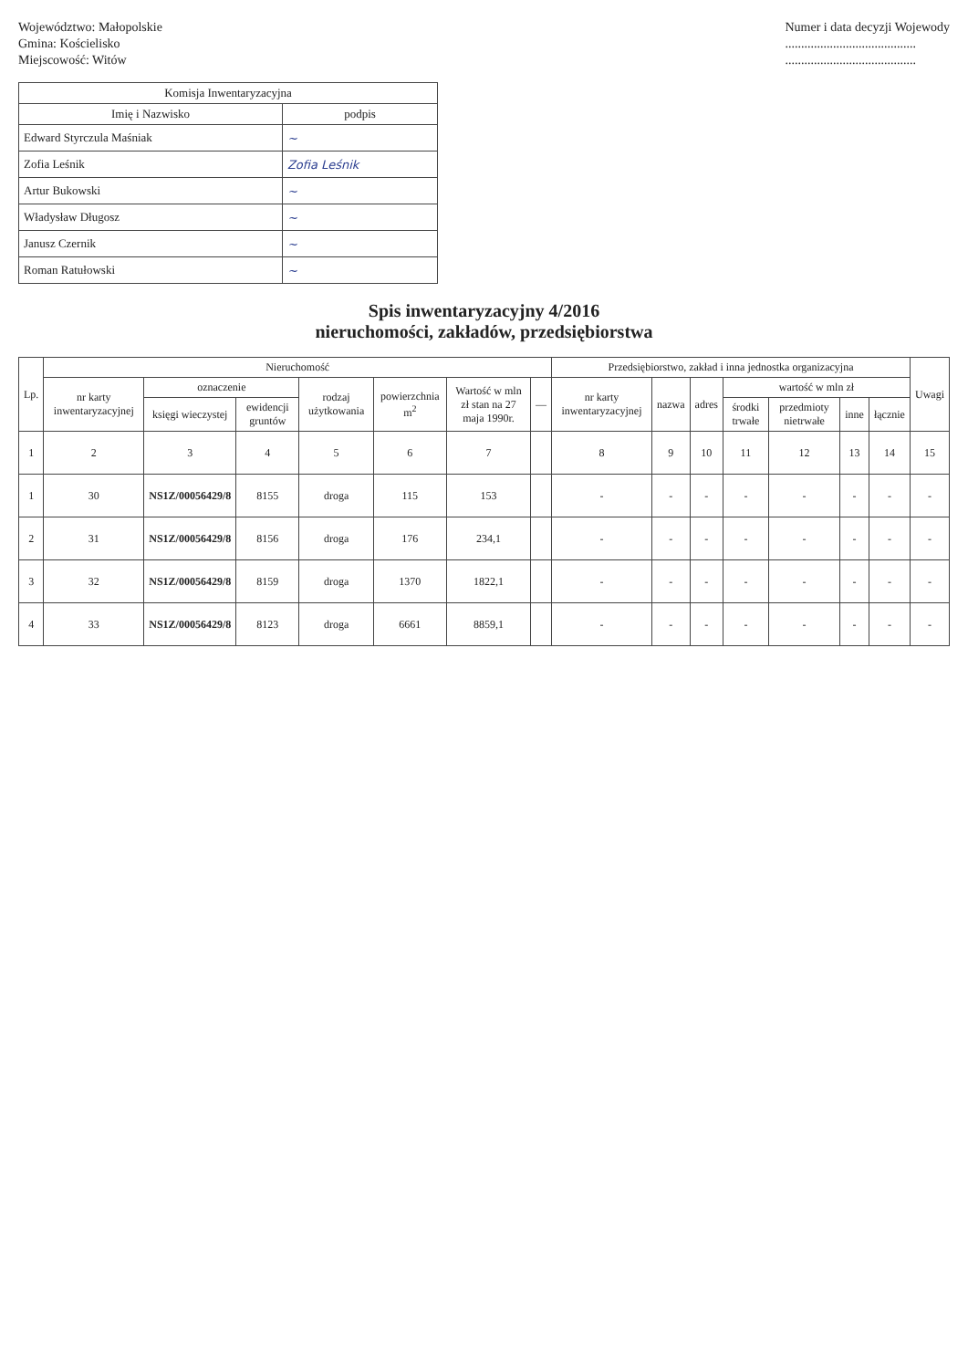Województwo: Małopolskie
Gmina: Kościelisko
Miejscowość: Witów
Numer i data decyzji Wojewody
.........................................
.........................................
| Komisja Inwentaryzacyjna | |
| --- | --- |
| Imię i Nazwisko | podpis |
| Edward Styrczula Maśniak | ~ |
| Zofia Leśnik | Zofia Leśnik |
| Artur Bukowski | ~ |
| Władysław Długosz | ~ |
| Janusz Czernik | ~ |
| Roman Ratułowski | ~ |
Spis inwentaryzacyjny 4/2016
nieruchomości, zakładów, przedsiębiorstwa
| Lp. | Nieruchomość | | | | | | | Przedsiębiorstwo, zakład i inna jednostka organizacyjna | | | | | | | Uwagi |
| --- | --- | --- | --- | --- | --- | --- | --- | --- | --- | --- | --- | --- | --- | --- | --- |
| | nr karty inwentaryzacyjnej | oznaczenie | | rodzaj użytkowania | powierzchnia m<sup>2</sup> | Wartość w mln zł stan na 27 maja 1990r. | — | nr karty inwentaryzacyjnej | nazwa | adres | wartość w mln zł | | | | |
| | | księgi wieczystej | ewidencji gruntów | | | | | | | | środki trwałe | przedmioty nietrwałe | inne | łącznie | |
| 1 | 2 | 3 | 4 | 5 | 6 | 7 | | 8 | 9 | 10 | 11 | 12 | 13 | 14 | 15 |
| 1 | 30 | NS1Z/00056429/8 | 8155 | droga | 115 | 153 | | - | - | - | - | - | - | - | - |
| 2 | 31 | NS1Z/00056429/8 | 8156 | droga | 176 | 234,1 | | - | - | - | - | - | - | - | - |
| 3 | 32 | NS1Z/00056429/8 | 8159 | droga | 1370 | 1822,1 | | - | - | - | - | - | - | - | - |
| 4 | 33 | NS1Z/00056429/8 | 8123 | droga | 6661 | 8859,1 | | - | - | - | - | - | - | - | - |